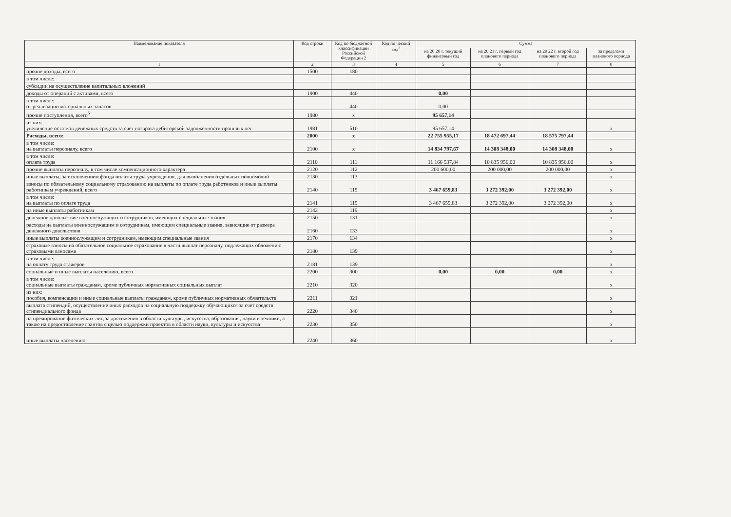| Наименование показателя | Код строки | Код по бюджетной классификации Российской Федерации 2 | Код по ческий код<sup>3</sup> | Сумма | | | |
| --- | --- | --- | --- | --- | --- | --- | --- |
| | | | | на 20 20 г. текущий финансовый год | на 20 21 г. первый год планового периода | на 20 22 г. второй год планового периода | за пределами планового периода |
| 1 | 2 | 3 | 4 | 5 | 6 | 7 | 8 |
| прочие доходы, всего | 1500 | 180 | | | | | |
| в том числе: | | | | | | | |
| субсидии на осуществление капитальных вложений | | | | | | | |
| доходы от операций с активами, всего | 1900 | 440 | | 0,00 | | | |
| в том числе: от реализации материальных запасов | | 440 | | 0,00 | | | |
| прочие поступления, всего<sup>5</sup> | 1980 | x | | 95 657,14 | | | |
| из них: увеличение остатков денежных средств за счет возврата дебиторской задолженности прошлых лет | 1981 | 510 | | 95 657,14 | | | x |
| Расходы, всего: | 2000 | x | | 22 755 955,17 | 18 472 697,44 | 18 575 797,44 | |
| в том числе: на выплаты персоналу, всего | 2100 | x | | 14 834 797,67 | 14 308 348,00 | 14 308 348,00 | x |
| в том числе: оплата труда | 2110 | 111 | | 11 166 537,84 | 10 835 956,00 | 10 835 956,00 | x |
| прочие выплаты персоналу, в том числе компенсационного характера | 2120 | 112 | | 200 600,00 | 200 000,00 | 200 000,00 | x |
| иные выплаты, за исключением фонда оплаты труда учреждения, для выполнения отдельных полномочий | 2130 | 113 | | | | | x |
| взносы по обязательному социальному страхованию на выплаты по оплате труда работников и иные выплаты работникам учреждений, всего | 2140 | 119 | | 3 467 659,83 | 3 272 392,00 | 3 272 392,00 | x |
| в том числе: на выплаты по оплате труда | 2141 | 119 | | 3 467 659,83 | 3 272 392,00 | 3 272 392,00 | x |
| на иные выплаты работникам | 2142 | 119 | | | | | x |
| денежное довольствие военнослужащих и сотрудников, имеющих специальные звания | 2150 | 131 | | | | | x |
| расходы на выплаты военнослужащим и сотрудникам, имеющим специальные звания, зависящие от размера денежного довольствия | 2160 | 133 | | | | | x |
| иные выплаты военнослужащим и сотрудникам, имеющим специальные звания | 2170 | 134 | | | | | x |
| страховые взносы на обязательное социальное страхование в части выплат персоналу, подлежащих обложению страховыми взносами | 2180 | 139 | | | | | x |
| в том числе: на оплату труда стажеров | 2181 | 139 | | | | | x |
| социальные и иные выплаты населению, всего | 2200 | 300 | | 0,00 | 0,00 | 0,00 | x |
| в том числе: социальные выплаты гражданам, кроме публичных нормативных социальных выплат | 2210 | 320 | | | | | x |
| из них: пособия, компенсации и иные социальные выплаты гражданам, кроме публичных нормативных обязательств | 2211 | 321 | | | | | x |
| выплата стипендий, осуществление иных расходов на социальную поддержку обучающихся за счет средств стипендиального фонда | 2220 | 340 | | | | | x |
| на премирование физических лиц за достижения в области культуры, искусства, образования, науки и техники, а также на предоставление грантов с целью поддержки проектов в области науки, культуры и искусства | 2230 | 350 | | | | | x |
| иные выплаты населению | 2240 | 360 | | | | | x |